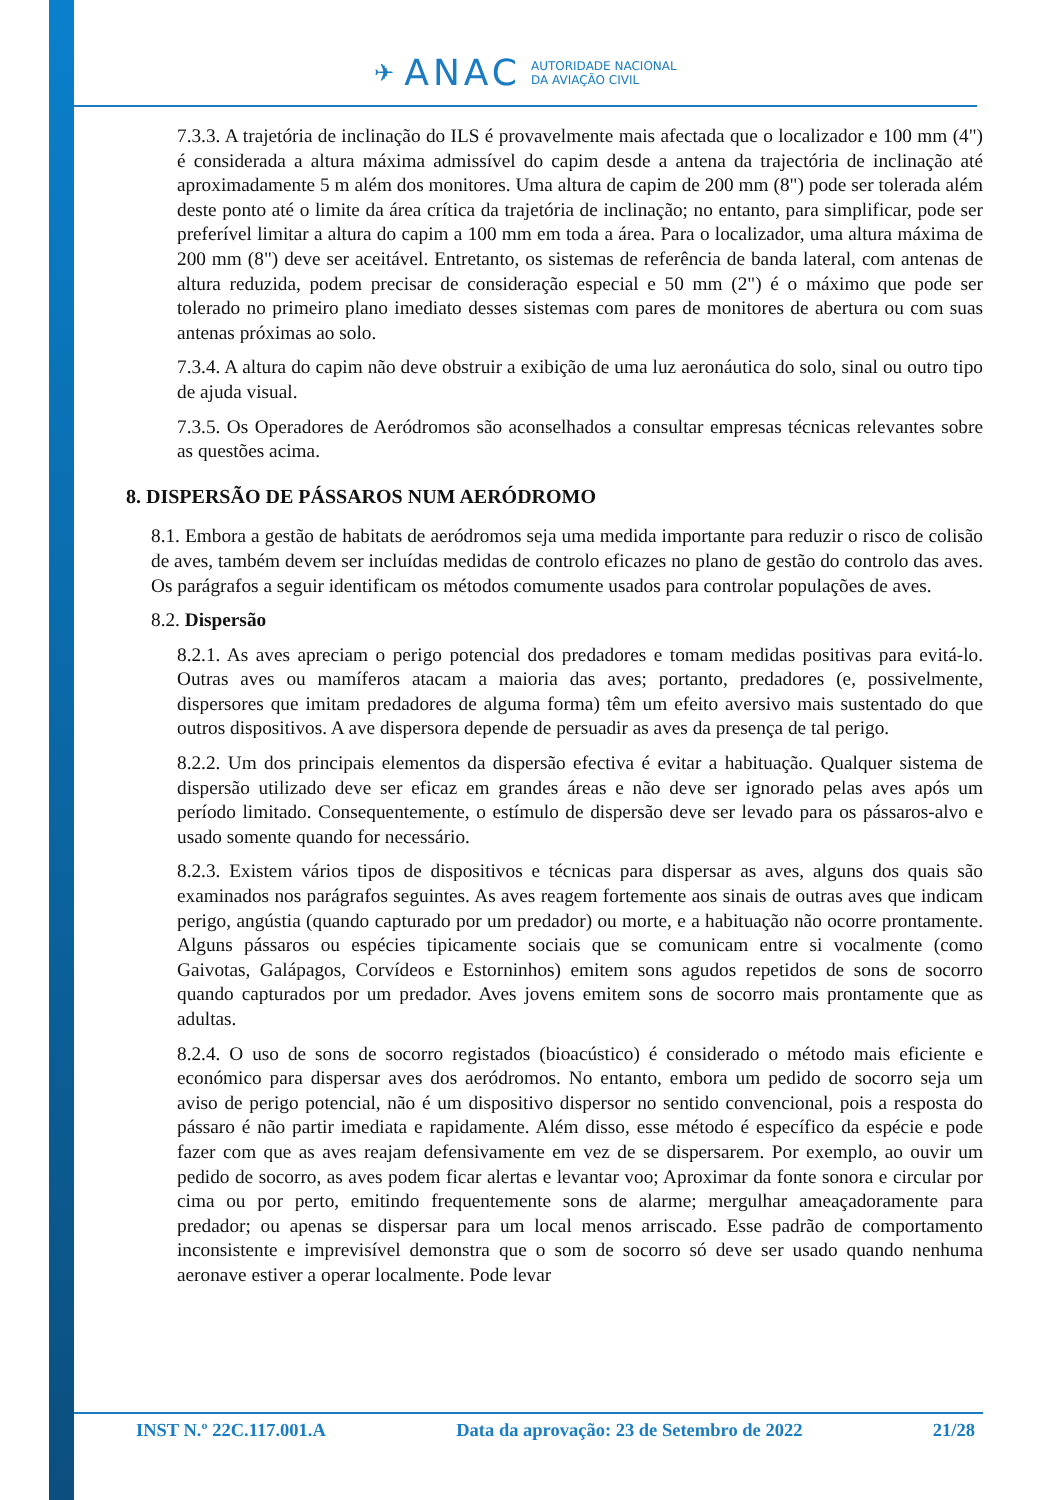✈ ANAC AUTORIDADE NACIONAL
DA AVIAÇÃO CIVIL
7.3.3. A trajetória de inclinação do ILS é provavelmente mais afectada que o localizador e 100 mm (4") é considerada a altura máxima admissível do capim desde a antena da trajectória de inclinação até aproximadamente 5 m além dos monitores. Uma altura de capim de 200 mm (8") pode ser tolerada além deste ponto até o limite da área crítica da trajetória de inclinação; no entanto, para simplificar, pode ser preferível limitar a altura do capim a 100 mm em toda a área. Para o localizador, uma altura máxima de 200 mm (8") deve ser aceitável. Entretanto, os sistemas de referência de banda lateral, com antenas de altura reduzida, podem precisar de consideração especial e 50 mm (2") é o máximo que pode ser tolerado no primeiro plano imediato desses sistemas com pares de monitores de abertura ou com suas antenas próximas ao solo.
7.3.4. A altura do capim não deve obstruir a exibição de uma luz aeronáutica do solo, sinal ou outro tipo de ajuda visual.
7.3.5. Os Operadores de Aeródromos são aconselhados a consultar empresas técnicas relevantes sobre as questões acima.
8. DISPERSÃO DE PÁSSAROS NUM AERÓDROMO
8.1. Embora a gestão de habitats de aeródromos seja uma medida importante para reduzir o risco de colisão de aves, também devem ser incluídas medidas de controlo eficazes no plano de gestão do controlo das aves. Os parágrafos a seguir identificam os métodos comumente usados para controlar populações de aves.
8.2. Dispersão
8.2.1. As aves apreciam o perigo potencial dos predadores e tomam medidas positivas para evitá-lo. Outras aves ou mamíferos atacam a maioria das aves; portanto, predadores (e, possivelmente, dispersores que imitam predadores de alguma forma) têm um efeito aversivo mais sustentado do que outros dispositivos. A ave dispersora depende de persuadir as aves da presença de tal perigo.
8.2.2. Um dos principais elementos da dispersão efectiva é evitar a habituação. Qualquer sistema de dispersão utilizado deve ser eficaz em grandes áreas e não deve ser ignorado pelas aves após um período limitado. Consequentemente, o estímulo de dispersão deve ser levado para os pássaros-alvo e usado somente quando for necessário.
8.2.3. Existem vários tipos de dispositivos e técnicas para dispersar as aves, alguns dos quais são examinados nos parágrafos seguintes. As aves reagem fortemente aos sinais de outras aves que indicam perigo, angústia (quando capturado por um predador) ou morte, e a habituação não ocorre prontamente. Alguns pássaros ou espécies tipicamente sociais que se comunicam entre si vocalmente (como Gaivotas, Galápagos, Corvídeos e Estorninhos) emitem sons agudos repetidos de sons de socorro quando capturados por um predador. Aves jovens emitem sons de socorro mais prontamente que as adultas.
8.2.4. O uso de sons de socorro registados (bioacústico) é considerado o método mais eficiente e económico para dispersar aves dos aeródromos. No entanto, embora um pedido de socorro seja um aviso de perigo potencial, não é um dispositivo dispersor no sentido convencional, pois a resposta do pássaro é não partir imediata e rapidamente. Além disso, esse método é específico da espécie e pode fazer com que as aves reajam defensivamente em vez de se dispersarem. Por exemplo, ao ouvir um pedido de socorro, as aves podem ficar alertas e levantar voo; Aproximar da fonte sonora e circular por cima ou por perto, emitindo frequentemente sons de alarme; mergulhar ameaçadoramente para predador; ou apenas se dispersar para um local menos arriscado. Esse padrão de comportamento inconsistente e imprevisível demonstra que o som de socorro só deve ser usado quando nenhuma aeronave estiver a operar localmente. Pode levar
INST N.º 22C.117.001.A Data da aprovação: 23 de Setembro de 2022 21/28